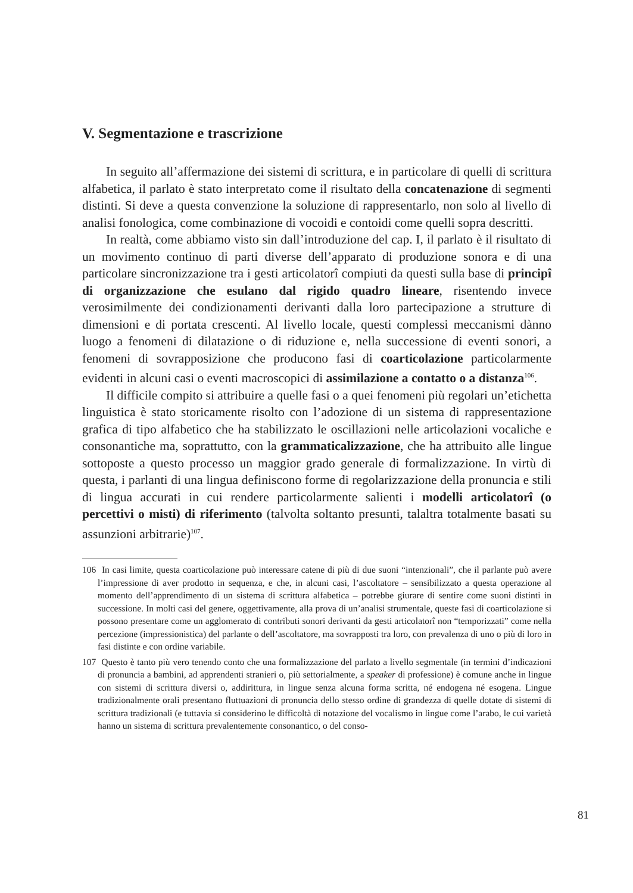V. Segmentazione e trascrizione
In seguito all’affermazione dei sistemi di scrittura, e in particolare di quelli di scrittura alfabetica, il parlato è stato interpretato come il risultato della concate­nazione di segmenti distinti. Si deve a questa convenzione la soluzione di rappre­sentarlo, non solo al livello di analisi fonologica, come combinazione di vocoidi e contoidi come quelli sopra descritti.
In realtà, come abbiamo visto sin dall’introduzione del cap. I, il parlato è il risultato di un movimento continuo di parti diverse dell’apparato di produzione sonora e di una particolare sincronizzazione tra i gesti articolatorî compiuti da questi sulla base di principî di organizzazione che esulano dal rigido quadro lineare, risentendo invece verosimilmente dei condizionamenti derivanti dalla loro partecipazione a strutture di dimensioni e di portata crescenti. Al livello lo­cale, questi complessi meccanismi dànno luogo a fenomeni di dilatazione o di riduzione e, nella successione di eventi sonori, a fenomeni di sovrapposizione che producono fasi di coarticolazione particolarmente evidenti in alcuni casi o eventi macroscopici di assimilazione a contatto o a distanza<sup>106</sup>.
Il difficile compito si attribuire a quelle fasi o a quei fenomeni più regolari un’etichetta linguistica è stato storicamente risolto con l’adozione di un sistema di rappresentazione grafica di tipo alfabetico che ha stabilizzato le oscillazioni nelle articolazioni vocaliche e consonantiche ma, soprattutto, con la grammati­calizzazione, che ha attribuito alle lingue sottoposte a questo processo un mag­gior grado generale di formalizzazione. In virtù di questa, i parlanti di una lingua definiscono forme di regolarizzazione della pronuncia e stili di lingua accurati in cui rendere particolarmente salienti i modelli articolatorî (o percettivi o misti) di riferimento (talvolta soltanto presunti, talaltra totalmente basati su assunzioni arbitrarie)<sup>107</sup>.
106 In casi limite, questa coarticolazione può interessare catene di più di due suoni “intenziona­li”, che il parlante può avere l’impressione di aver prodotto in sequenza, e che, in alcuni casi, l’ascoltatore – sensibilizzato a questa operazione al momento dell’apprendimento di un sistema di scrittura alfabetica – potrebbe giurare di sentire come suoni distinti in successione. In molti casi del genere, oggettivamente, alla prova di un’analisi strumentale, queste fasi di coarticolazio­ne si possono presentare come un agglomerato di contributi sonori derivanti da gesti articolatorî non “temporizzati” come nella percezione (impressionistica) del parlante o dell’ascoltatore, ma sovrapposti tra loro, con prevalenza di uno o più di loro in fasi distinte e con ordine variabile.
107 Questo è tanto più vero tenendo conto che una formalizzazione del parlato a livello segmentale (in termini d’indicazioni di pronuncia a bambini, ad apprendenti stranieri o, più settorialmente, a speaker di professione) è comune anche in lingue con sistemi di scrittura diversi o, addirittura, in lingue senza alcuna forma scritta, né endogena né esogena. Lingue tradizionalmente orali presen­tano fluttuazioni di pronuncia dello stesso ordine di grandezza di quelle dotate di sistemi di scrit­tura tradizionali (e tuttavia si considerino le difficoltà di notazione del vocalismo in lingue come l’arabo, le cui varietà hanno un sistema di scrittura prevalentemente consonantico, o del conso-
81